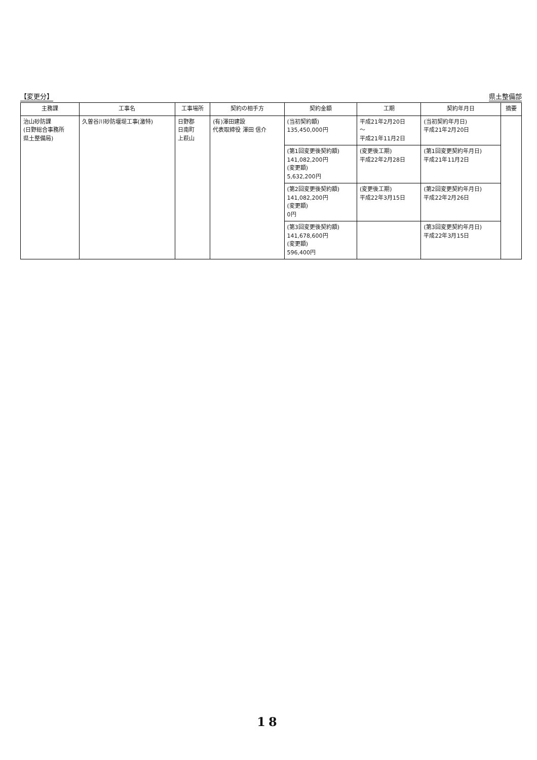【変更分】 県土整備部
| 主務課 | 工事名 | 工事場所 | 契約の相手方 | 契約金額 | 工期 | 契約年月日 | 摘要 |
| --- | --- | --- | --- | --- | --- | --- | --- |
| 治山砂防課 (日野総合事務所 県土整備局) | 久曽谷川砂防堰堤工事(激特) | 日野郡 日南町 上萩山 | (有)澤田建設 代表取締役 澤田 信介 | (当初契約額) 135,450,000円 | 平成21年2月20日 ～ 平成21年11月2日 | (当初契約年月日) 平成21年2月20日 | |
| | | | | (第1回変更後契約額) 141,082,200円 (変更額) 5,632,200円 | (変更後工期) 平成22年2月28日 | (第1回変更契約年月日) 平成21年11月2日 | |
| | | | | (第2回変更後契約額) 141,082,200円 (変更額) 0円 | (変更後工期) 平成22年3月15日 | (第2回変更契約年月日) 平成22年2月26日 | |
| | | | | (第3回変更後契約額) 141,678,600円 (変更額) 596,400円 | | (第3回変更契約年月日) 平成22年3月15日 | |
18